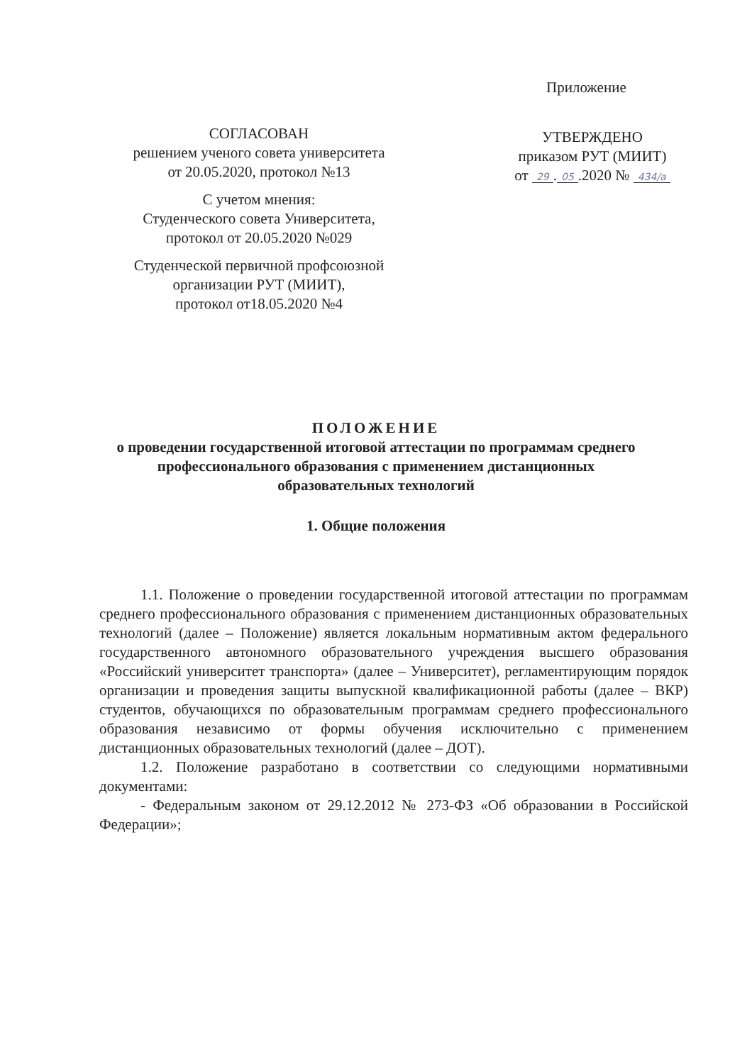Приложение
СОГЛАСОВАН
решением ученого совета университета
от 20.05.2020, протокол №13
С учетом мнения:
Студенческого совета Университета,
протокол от 20.05.2020 №029
Студенческой первичной профсоюзной
организации РУТ (МИИТ),
протокол от18.05.2020 №4
УТВЕРЖДЕНО
приказом РУТ (МИИТ)
от 29. 05.2020 № 434/а
ПОЛОЖЕНИЕ
о проведении государственной итоговой аттестации по программам среднего профессионального образования с применением дистанционных образовательных технологий
1. Общие положения
1.1. Положение о проведении государственной итоговой аттестации по программам среднего профессионального образования с применением дистанционных образовательных технологий (далее – Положение) является локальным нормативным актом федерального государственного автономного образовательного учреждения высшего образования «Российский университет транспорта» (далее – Университет), регламентирующим порядок организации и проведения защиты выпускной квалификационной работы (далее – ВКР) студентов, обучающихся по образовательным программам среднего профессионального образования независимо от формы обучения исключительно с применением дистанционных образовательных технологий (далее – ДОТ).
1.2. Положение разработано в соответствии со следующими нормативными документами:
- Федеральным законом от 29.12.2012 № 273-ФЗ «Об образовании в Российской Федерации»;